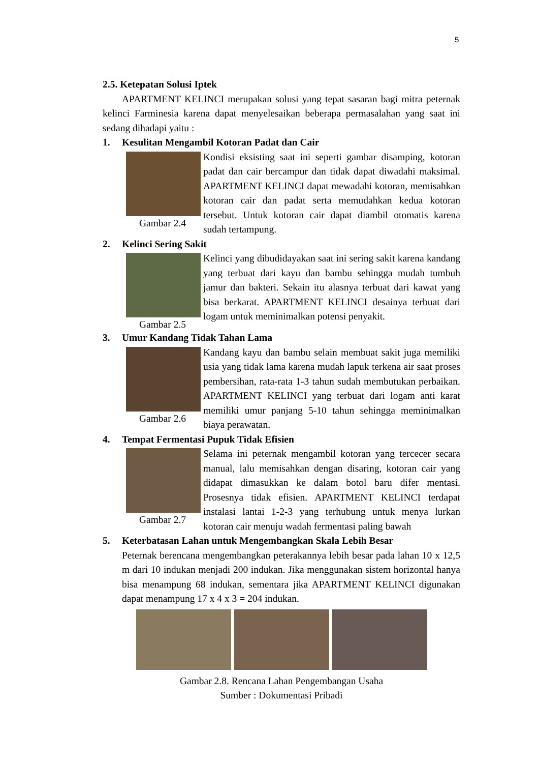5
2.5. Ketepatan Solusi Iptek
APARTMENT KELINCI merupakan solusi yang tepat sasaran bagi mitra peternak kelinci Farminesia karena dapat menyelesaikan beberapa permasalahan yang saat ini sedang dihadapi yaitu :
1. Kesulitan Mengambil Kotoran Padat dan Cair
Gambar 2.4
Kondisi eksisting saat ini seperti gambar disamping, kotoran padat dan cair bercampur dan tidak dapat diwadahi maksimal. APARTMENT KELINCI dapat mewadahi kotoran, memisahkan kotoran cair dan padat serta memudahkan kedua kotoran tersebut. Untuk kotoran cair dapat diambil otomatis karena sudah tertampung.
2. Kelinci Sering Sakit
Gambar 2.5
Kelinci yang dibudidayakan saat ini sering sakit karena kandang yang terbuat dari kayu dan bambu sehingga mudah tumbuh jamur dan bakteri. Sekain itu alasnya terbuat dari kawat yang bisa berkarat. APARTMENT KELINCI desainya terbuat dari logam untuk meminimalkan potensi penyakit.
3. Umur Kandang Tidak Tahan Lama
Gambar 2.6
Kandang kayu dan bambu selain membuat sakit juga memiliki usia yang tidak lama karena mudah lapuk terkena air saat proses pembersihan, rata-rata 1-3 tahun sudah membutukan perbaikan. APARTMENT KELINCI yang terbuat dari logam anti karat memiliki umur panjang 5-10 tahun sehingga meminimalkan biaya perawatan.
4. Tempat Fermentasi Pupuk Tidak Efisien
Gambar 2.7
Selama ini peternak mengambil kotoran yang tercecer secara manual, lalu memisahkan dengan disaring, kotoran cair yang didapat dimasukkan ke dalam botol baru difer mentasi. Prosesnya tidak efisien. APARTMENT KELINCI terdapat instalasi lantai 1-2-3 yang terhubung untuk menya lurkan kotoran cair menuju wadah fermentasi paling bawah
5. Keterbatasan Lahan untuk Mengembangkan Skala Lebih Besar
Peternak berencana mengembangkan peterakannya lebih besar pada lahan 10 x 12,5 m dari 10 indukan menjadi 200 indukan. Jika menggunakan sistem horizontal hanya bisa menampung 68 indukan, sementara jika APARTMENT KELINCI digunakan dapat menampung 17 x 4 x 3 = 204 indukan.
Gambar 2.8. Rencana Lahan Pengembangan Usaha
Sumber : Dokumentasi Pribadi